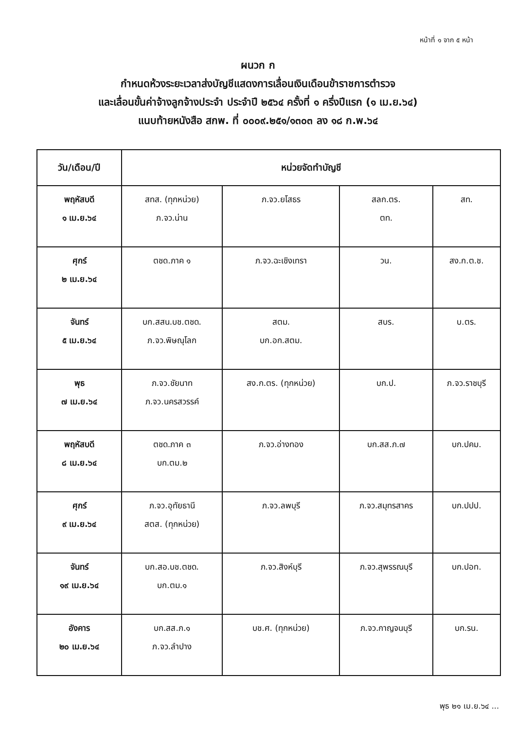หน้าที่ ๑ จาก ๕ หน้า
ผนวก ก
กำหนดห้วงระยะเวลาส่งบัญชีแสดงการเลื่อนเงินเดือนข้าราชการตำรวจ
และเลื่อนขั้นค่าจ้างลูกจ้างประจำ ประจำปี ๒๕๖๔ ครั้งที่ ๑ ครึ่งปีแรก (๑ เม.ย.๖๔)
แนบท้ายหนังสือ สกพ. ที่ ๐๐๐๙.๒๕๑/๑๓๐๓ ลง ๑๘ ก.พ.๖๔
| วัน/เดือน/ปี | หน่วยจัดทำบัญชี | | | |
| --- | --- | --- | --- | --- |
| พฤหัสบดี ๑ เม.ย.๖๔ | สทส. (ทุกหน่วย) ภ.จว.น่าน | ภ.จว.ยโสธร | สลก.ตร. ตท. | สท. |
| ศุกร์ ๒ เม.ย.๖๔ | ตชด.ภาค ๑ | ภ.จว.ฉะเชิงเทรา | วน. | สง.ก.ต.ช. |
| จันทร์ ๕ เม.ย.๖๔ | บก.สสน.บช.ตชด. ภ.จว.พิษณุโลก | สตม. บก.อก.สตม. | สบร. | บ.ตร. |
| พุธ ๗ เม.ย.๖๔ | ภ.จว.ชัยนาท ภ.จว.นครสวรรค์ | สง.ก.ตร. (ทุกหน่วย) | บก.ป. | ภ.จว.ราชบุรี |
| พฤหัสบดี ๘ เม.ย.๖๔ | ตชด.ภาค ๓ บก.ตม.๒ | ภ.จว.อ่างทอง | บก.สส.ภ.๗ | บก.ปคม. |
| ศุกร์ ๙ เม.ย.๖๔ | ภ.จว.อุทัยธานี สตส. (ทุกหน่วย) | ภ.จว.ลพบุรี | ภ.จว.สมุทรสาคร | บก.ปปป. |
| จันทร์ ๑๙ เม.ย.๖๔ | บก.สอ.บช.ตชด. บก.ตม.๑ | ภ.จว.สิงห์บุรี | ภ.จว.สุพรรณบุรี | บก.ปอท. |
| อังคาร ๒๐ เม.ย.๖๔ | บก.สส.ภ.๑ ภ.จว.ลำปาง | บช.ศ. (ทุกหน่วย) | ภ.จว.กาญจนบุรี | บก.รน. |
พุธ ๒๑ เม.ย.๖๔ ...